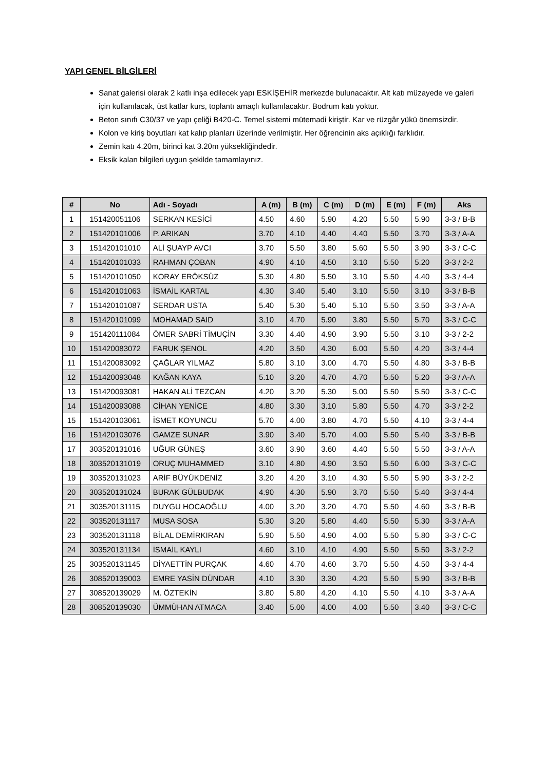YAPI GENEL BİLGİLERİ
Sanat galerisi olarak 2 katlı inşa edilecek yapı ESKİŞEHİR merkezde bulunacaktır. Alt katı müzayede ve galeri için kullanılacak, üst katlar kurs, toplantı amaçlı kullanılacaktır. Bodrum katı yoktur.
Beton sınıfı C30/37 ve yapı çeliği B420-C. Temel sistemi mütemadi kiriştir. Kar ve rüzgâr yükü önemsizdir.
Kolon ve kiriş boyutları kat kalıp planları üzerinde verilmiştir. Her öğrencinin aks açıklığı farklıdır.
Zemin katı 4.20m, birinci kat 3.20m yüksekliğindedir.
Eksik kalan bilgileri uygun şekilde tamamlayınız.
| # | No | Adı - Soyadı | A (m) | B (m) | C (m) | D (m) | E (m) | F (m) | Aks |
| --- | --- | --- | --- | --- | --- | --- | --- | --- | --- |
| 1 | 151420051106 | SERKAN KESİCİ | 4.50 | 4.60 | 5.90 | 4.20 | 5.50 | 5.90 | 3-3 / B-B |
| 2 | 151420101006 | P. ARIKAN | 3.70 | 4.10 | 4.40 | 4.40 | 5.50 | 3.70 | 3-3 / A-A |
| 3 | 151420101010 | ALİ ŞUAYP AVCI | 3.70 | 5.50 | 3.80 | 5.60 | 5.50 | 3.90 | 3-3 / C-C |
| 4 | 151420101033 | RAHMAN ÇOBAN | 4.90 | 4.10 | 4.50 | 3.10 | 5.50 | 5.20 | 3-3 / 2-2 |
| 5 | 151420101050 | KORAY ERÖKSÜZ | 5.30 | 4.80 | 5.50 | 3.10 | 5.50 | 4.40 | 3-3 / 4-4 |
| 6 | 151420101063 | İSMAİL KARTAL | 4.30 | 3.40 | 5.40 | 3.10 | 5.50 | 3.10 | 3-3 / B-B |
| 7 | 151420101087 | SERDAR USTA | 5.40 | 5.30 | 5.40 | 5.10 | 5.50 | 3.50 | 3-3 / A-A |
| 8 | 151420101099 | MOHAMAD SAID | 3.10 | 4.70 | 5.90 | 3.80 | 5.50 | 5.70 | 3-3 / C-C |
| 9 | 151420111084 | ÖMER SABRİ TİMUÇİN | 3.30 | 4.40 | 4.90 | 3.90 | 5.50 | 3.10 | 3-3 / 2-2 |
| 10 | 151420083072 | FARUK ŞENOL | 4.20 | 3.50 | 4.30 | 6.00 | 5.50 | 4.20 | 3-3 / 4-4 |
| 11 | 151420083092 | ÇAĞLAR YILMAZ | 5.80 | 3.10 | 3.00 | 4.70 | 5.50 | 4.80 | 3-3 / B-B |
| 12 | 151420093048 | KAĞAN KAYA | 5.10 | 3.20 | 4.70 | 4.70 | 5.50 | 5.20 | 3-3 / A-A |
| 13 | 151420093081 | HAKAN ALİ TEZCAN | 4.20 | 3.20 | 5.30 | 5.00 | 5.50 | 5.50 | 3-3 / C-C |
| 14 | 151420093088 | CİHAN YENİCE | 4.80 | 3.30 | 3.10 | 5.80 | 5.50 | 4.70 | 3-3 / 2-2 |
| 15 | 151420103061 | İSMET KOYUNCU | 5.70 | 4.00 | 3.80 | 4.70 | 5.50 | 4.10 | 3-3 / 4-4 |
| 16 | 151420103076 | GAMZE SUNAR | 3.90 | 3.40 | 5.70 | 4.00 | 5.50 | 5.40 | 3-3 / B-B |
| 17 | 303520131016 | UĞUR GÜNEŞ | 3.60 | 3.90 | 3.60 | 4.40 | 5.50 | 5.50 | 3-3 / A-A |
| 18 | 303520131019 | ORUÇ MUHAMMED | 3.10 | 4.80 | 4.90 | 3.50 | 5.50 | 6.00 | 3-3 / C-C |
| 19 | 303520131023 | ARİF BÜYÜKDENİZ | 3.20 | 4.20 | 3.10 | 4.30 | 5.50 | 5.90 | 3-3 / 2-2 |
| 20 | 303520131024 | BURAK GÜLBUDAK | 4.90 | 4.30 | 5.90 | 3.70 | 5.50 | 5.40 | 3-3 / 4-4 |
| 21 | 303520131115 | DUYGU HOCAOĞLU | 4.00 | 3.20 | 3.20 | 4.70 | 5.50 | 4.60 | 3-3 / B-B |
| 22 | 303520131117 | MUSA SOSA | 5.30 | 3.20 | 5.80 | 4.40 | 5.50 | 5.30 | 3-3 / A-A |
| 23 | 303520131118 | BİLAL DEMİRKIRAN | 5.90 | 5.50 | 4.90 | 4.00 | 5.50 | 5.80 | 3-3 / C-C |
| 24 | 303520131134 | İSMAİL KAYLI | 4.60 | 3.10 | 4.10 | 4.90 | 5.50 | 5.50 | 3-3 / 2-2 |
| 25 | 303520131145 | DİYAETTİN PURÇAK | 4.60 | 4.70 | 4.60 | 3.70 | 5.50 | 4.50 | 3-3 / 4-4 |
| 26 | 308520139003 | EMRE YASİN DÜNDAR | 4.10 | 3.30 | 3.30 | 4.20 | 5.50 | 5.90 | 3-3 / B-B |
| 27 | 308520139029 | M. ÖZTEKİN | 3.80 | 5.80 | 4.20 | 4.10 | 5.50 | 4.10 | 3-3 / A-A |
| 28 | 308520139030 | ÜMMÜHAN ATMACA | 3.40 | 5.00 | 4.00 | 4.00 | 5.50 | 3.40 | 3-3 / C-C |